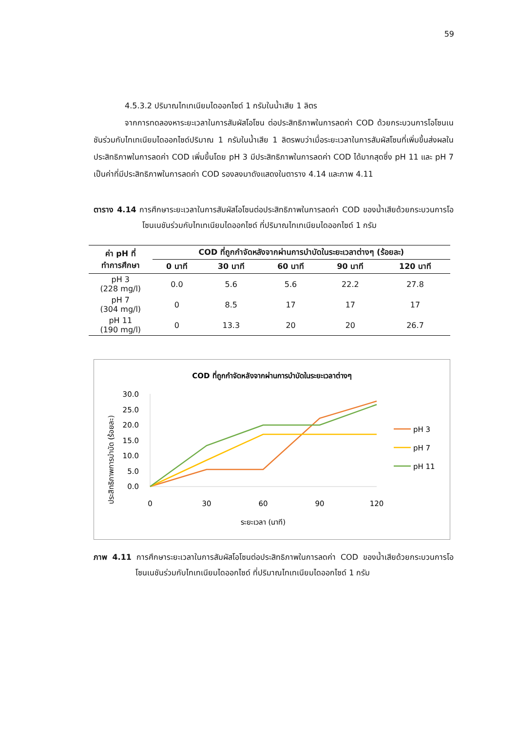59
4.5.3.2 ปริมาณไทเทเนียมไดออกไซด์ 1 กรัมในน้ำเสีย 1 ลิตร
จากการทดลองหาระยะเวลาในการสัมผัสโอโซน ต่อประสิทธิภาพในการลดค่า COD ด้วยกระบวนการโอโซนเนชันร่วมกับไทเทเนียมไดออกไซด์ปริมาณ 1 กรัมในน้ำเสีย 1 ลิตรพบว่าเมื่อระยะเวลาในการสัมผัสโซนที่เพิ่มขึ้นส่งผลในประสิทธิภาพในการลดค่า COD เพิ่มขึ้นโดย pH 3 มีประสิทธิภาพในการลดค่า COD ได้มากสุดซึ่ง pH 11 และ pH 7 เป็นค่าที่มีประสิทธิภาพในการลดค่า COD รองลงมาดังแสดงในตาราง 4.14 และภาพ 4.11
ตาราง 4.14 การศึกษาระยะเวลาในการสัมผัสโอโซนต่อประสิทธิภาพในการลดค่า COD ของน้ำเสียด้วยกระบวนการโอโซนเนชันร่วมกับไทเทเนียมไดออกไซด์ ที่ปริมาณไทเทเนียมไดออกไซด์ 1 กรัม
| ค่า pH ที่ ทำการศึกษา | COD ที่ถูกกำจัดหลังจากผ่านการบำบัดในระยะเวลาต่างๆ (ร้อยละ) | | | | |
| --- | --- | --- | --- | --- | --- |
| | 0 นาที | 30 นาที | 60 นาที | 90 นาที | 120 นาที |
| pH 3 (228 mg/l) | 0.0 | 5.6 | 5.6 | 22.2 | 27.8 |
| pH 7 (304 mg/l) | 0 | 8.5 | 17 | 17 | 17 |
| pH 11 (190 mg/l) | 0 | 13.3 | 20 | 20 | 26.7 |
COD ที่ถูกกำจัดหลังจากผ่านการบำบัดในระยะเวลาต่างๆ
ประสิทธิภาพการบำบัด (ร้อยละ)
30.0
25.0
20.0
15.0
10.0
5.0
0.0
0
30
60
90
120
ระยะเวลา (นาที)
pH 3
pH 7
pH 11
ภาพ 4.11 การศึกษาระยะเวลาในการสัมผัสโอโซนต่อประสิทธิภาพในการลดค่า COD ของน้ำเสียด้วยกระบวนการโอโซนเนชันร่วมกับไทเทเนียมไดออกไซด์ ที่ปริมาณไทเทเนียมไดออกไซด์ 1 กรัม